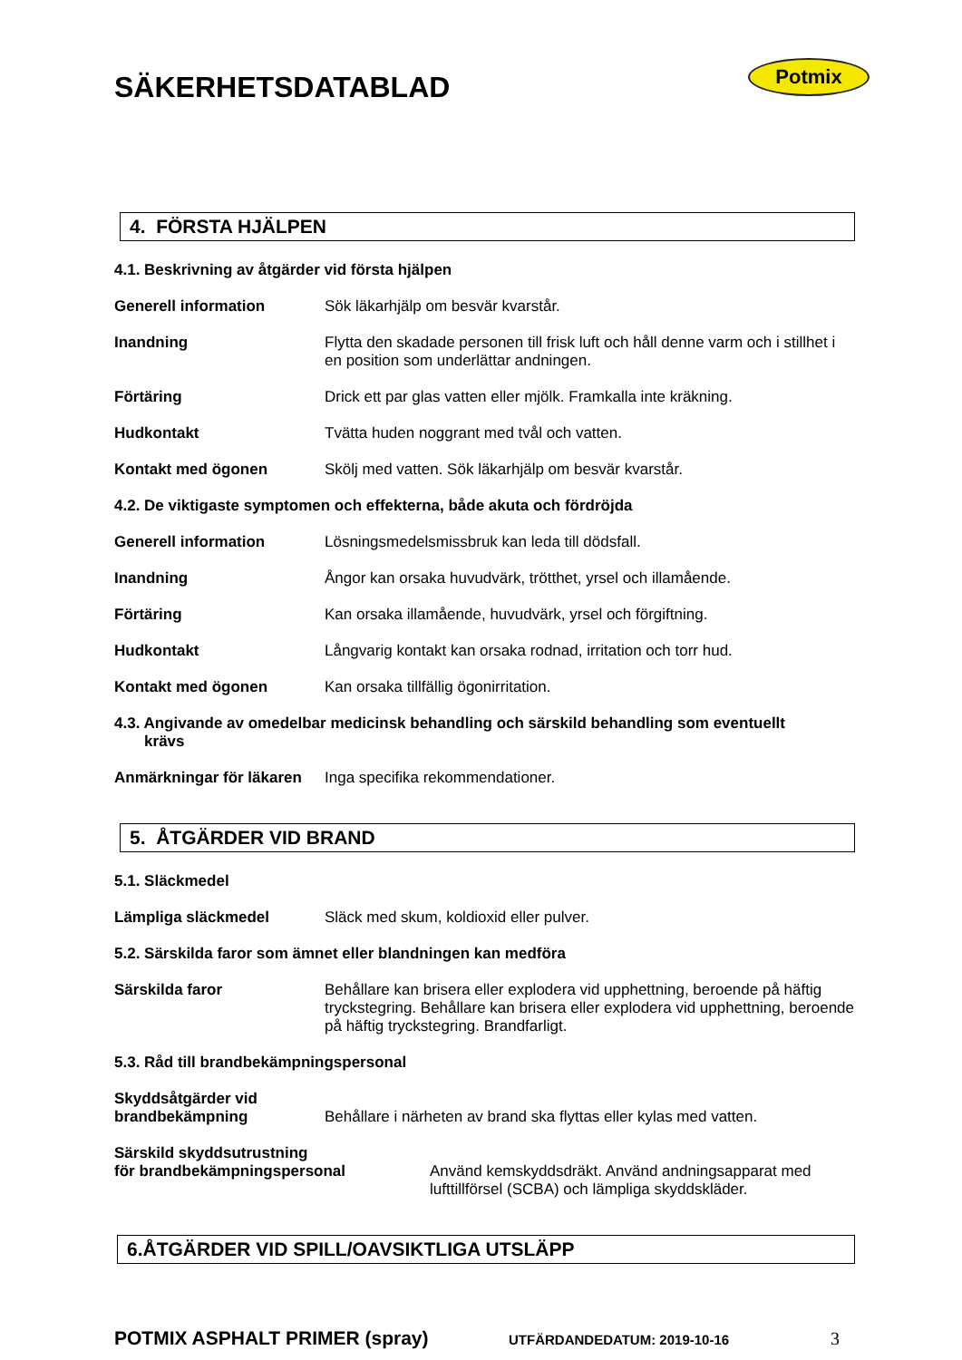SÄKERHETSDATABLAD
Potmix
4. FÖRSTA HJÄLPEN
4.1. Beskrivning av åtgärder vid första hjälpen
Generell information Sök läkarhjälp om besvär kvarstår.
Inandning Flytta den skadade personen till frisk luft och håll denne varm och i stillhet i en position som underlättar andningen.
Förtäring Drick ett par glas vatten eller mjölk. Framkalla inte kräkning.
Hudkontakt Tvätta huden noggrant med tvål och vatten.
Kontakt med ögonen Skölj med vatten. Sök läkarhjälp om besvär kvarstår.
4.2. De viktigaste symptomen och effekterna, både akuta och fördröjda
Generell information Lösningsmedelsmissbruk kan leda till dödsfall.
Inandning Ångor kan orsaka huvudvärk, trötthet, yrsel och illamående.
Förtäring Kan orsaka illamående, huvudvärk, yrsel och förgiftning.
Hudkontakt Långvarig kontakt kan orsaka rodnad, irritation och torr hud.
Kontakt med ögonen Kan orsaka tillfällig ögonirritation.
4.3. Angivande av omedelbar medicinsk behandling och särskild behandling som eventuellt
krävs
Anmärkningar för läkaren
Inga specifika rekommendationer.
5. ÅTGÄRDER VID BRAND
5.1. Släckmedel
Lämpliga släckmedel Släck med skum, koldioxid eller pulver.
5.2. Särskilda faror som ämnet eller blandningen kan medföra
Särskilda faror Behållare kan brisera eller explodera vid upphettning, beroende på häftig tryckstegring. Behållare kan brisera eller explodera vid upphettning, beroende på häftig tryckstegring. Brandfarligt.
5.3. Råd till brandbekämpningspersonal
Skyddsåtgärder vid
brandbekämpning
Behållare i närheten av brand ska flyttas eller kylas med vatten.
Särskild skyddsutrustning
för brandbekämpningspersonal
Använd kemskyddsdräkt. Använd andningsapparat med lufttillförsel (SCBA) och lämpliga skyddskläder.
6.ÅTGÄRDER VID SPILL/OAVSIKTLIGA UTSLÄPP
POTMIX ASPHALT PRIMER (spray) UTFÄRDANDEDATUM: 2019-10-16 3